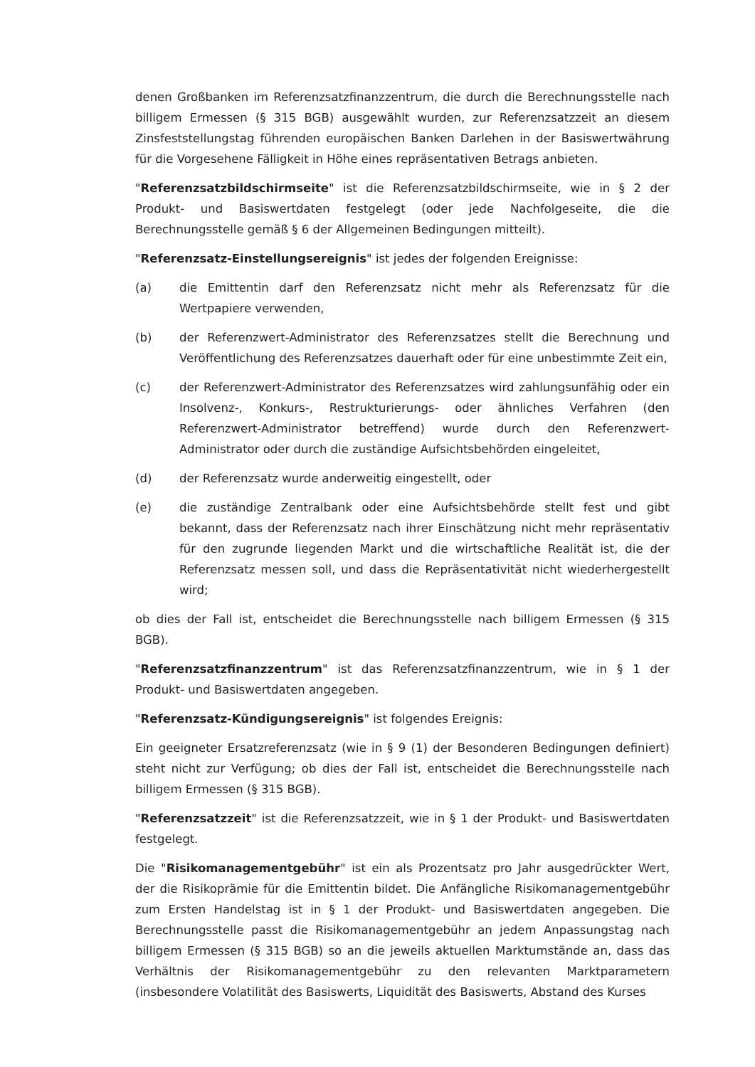denen Großbanken im Referenzsatzfinanzzentrum, die durch die Berechnungsstelle nach billigem Ermessen (§ 315 BGB) ausgewählt wurden, zur Referenzsatzzeit an diesem Zinsfeststellungstag führenden europäischen Banken Darlehen in der Basiswertwährung für die Vorgesehene Fälligkeit in Höhe eines repräsentativen Betrags anbieten.
"Referenzsatzbildschirmseite" ist die Referenzsatzbildschirmseite, wie in § 2 der Produkt- und Basiswertdaten festgelegt (oder jede Nachfolgeseite, die die Berechnungsstelle gemäß § 6 der Allgemeinen Bedingungen mitteilt).
"Referenzsatz-Einstellungsereignis" ist jedes der folgenden Ereignisse:
(a) die Emittentin darf den Referenzsatz nicht mehr als Referenzsatz für die Wertpapiere verwenden,
(b) der Referenzwert-Administrator des Referenzsatzes stellt die Berechnung und Veröffentlichung des Referenzsatzes dauerhaft oder für eine unbestimmte Zeit ein,
(c) der Referenzwert-Administrator des Referenzsatzes wird zahlungsunfähig oder ein Insolvenz-, Konkurs-, Restrukturierungs- oder ähnliches Verfahren (den Referenzwert-Administrator betreffend) wurde durch den Referenzwert-Administrator oder durch die zuständige Aufsichtsbehörden eingeleitet,
(d) der Referenzsatz wurde anderweitig eingestellt, oder
(e) die zuständige Zentralbank oder eine Aufsichtsbehörde stellt fest und gibt bekannt, dass der Referenzsatz nach ihrer Einschätzung nicht mehr repräsentativ für den zugrunde liegenden Markt und die wirtschaftliche Realität ist, die der Referenzsatz messen soll, und dass die Repräsentativität nicht wiederhergestellt wird;
ob dies der Fall ist, entscheidet die Berechnungsstelle nach billigem Ermessen (§ 315 BGB).
"Referenzsatzfinanzzentrum" ist das Referenzsatzfinanzzentrum, wie in § 1 der Produkt- und Basiswertdaten angegeben.
"Referenzsatz-Kündigungsereignis" ist folgendes Ereignis:
Ein geeigneter Ersatzreferenzsatz (wie in § 9 (1) der Besonderen Bedingungen definiert) steht nicht zur Verfügung; ob dies der Fall ist, entscheidet die Berechnungsstelle nach billigem Ermessen (§ 315 BGB).
"Referenzsatzzeit" ist die Referenzsatzzeit, wie in § 1 der Produkt- und Basiswertdaten festgelegt.
Die "Risikomanagementgebühr" ist ein als Prozentsatz pro Jahr ausgedrückter Wert, der die Risikoprämie für die Emittentin bildet. Die Anfängliche Risikomanagementgebühr zum Ersten Handelstag ist in § 1 der Produkt- und Basiswertdaten angegeben. Die Berechnungsstelle passt die Risikomanagementgebühr an jedem Anpassungstag nach billigem Ermessen (§ 315 BGB) so an die jeweils aktuellen Marktumstände an, dass das Verhältnis der Risikomanagementgebühr zu den relevanten Marktparametern (insbesondere Volatilität des Basiswerts, Liquidität des Basiswerts, Abstand des Kurses